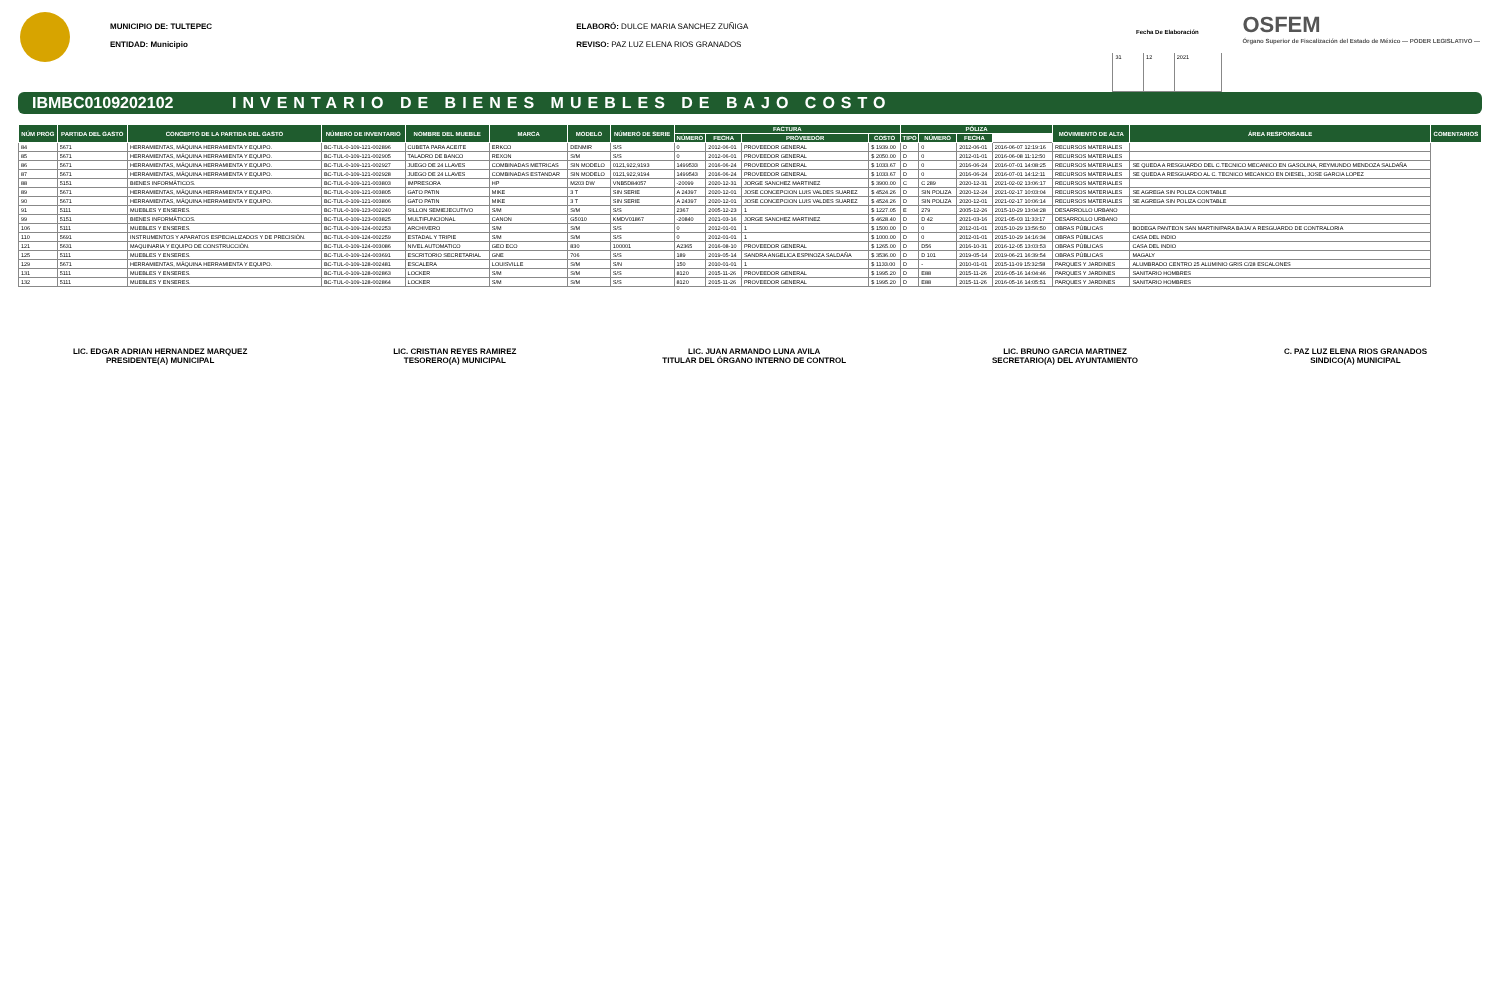MUNICIPIO DE: TULTEPEC
ENTIDAD: Municipio
ELABORÓ: DULCE MARIA SANCHEZ ZUÑIGA
REVISO: PAZ LUZ ELENA RIOS GRANADOS
| Fecha De Elaboración | | |
| --- | --- | --- |
| 31 | 12 | 2021 |
OSFEM
Órgano Superior de Fiscalización del Estado de México — PODER LEGISLATIVO —
IBMBC0109202102
INVENTARIO DE BIENES MUEBLES DE BAJO COSTO
| NÚM PROG | PARTIDA DEL GASTO | CONCEPTO DE LA PARTIDA DEL GASTO | NÚMERO DE INVENTARIO | NOMBRE DEL MUEBLE | MARCA | MODELO | NÚMERO DE SERIE | FACTURA | | | | PÓLIZA | | | | MOVIMIENTO DE ALTA | ÁREA RESPONSABLE | COMENTARIOS |
| --- | --- | --- | --- | --- | --- | --- | --- | --- | --- | --- | --- | --- | --- | --- | --- | --- | --- | --- |
| | | | | | | | | NÚMERO | FECHA | PROVEEDOR | COSTO | TIPO | NÚMERO | FECHA | | | | |
| 84 | 5671 | HERRAMIENTAS, MÁQUINA HERRAMIENTA Y EQUIPO. | BC-TUL-0-109-121-002896 | CUBETA PARA ACEITE | ERKCO | DENMIR | S/S | 0 | 2012-06-01 | PROVEEDOR GENERAL | $ 1939.00 | D | 0 | 2012-06-01 | 2016-06-07 12:19:16 | RECURSOS MATERIALES | | |
| 85 | 5671 | HERRAMIENTAS, MÁQUINA HERRAMIENTA Y EQUIPO. | BC-TUL-0-109-121-002905 | TALADRO DE BANCO | REXON | S/M | S/S | 0 | 2012-06-01 | PROVEEDOR GENERAL | $ 2050.00 | D | 0 | 2012-01-01 | 2016-06-08 11:12:50 | RECURSOS MATERIALES | | |
| 86 | 5671 | HERRAMIENTAS, MÁQUINA HERRAMIENTA Y EQUIPO. | BC-TUL-0-109-121-002927 | JUEGO DE 24 LLAVES | COMBINADAS METRICAS | SIN MODELO | 0121,922,9193 | 1499533 | 2016-06-24 | PROVEEDOR GENERAL | $ 1033.67 | D | 0 | 2016-06-24 | 2016-07-01 14:08:25 | RECURSOS MATERIALES | SE QUEDA A RESGUARDO DEL C.TECNICO MECANICO EN GASOLINA, REYMUNDO MENDOZA SALDAÑA | |
| 87 | 5671 | HERRAMIENTAS, MÁQUINA HERRAMIENTA Y EQUIPO. | BC-TUL-0-109-121-002928 | JUEGO DE 24 LLAVES | COMBINADAS ESTANDAR | SIN MODELO | 0121,922,9194 | 1499543 | 2016-06-24 | PROVEEDOR GENERAL | $ 1033.67 | D | 0 | 2016-06-24 | 2016-07-01 14:12:11 | RECURSOS MATERIALES | SE QUEDA A RESGUARDO AL C. TECNICO MECANICO EN DIESEL, JOSE GARCIA LOPEZ | |
| 88 | 5151 | BIENES INFORMÁTICOS. | BC-TUL-0-109-121-003803 | IMPRESORA | HP | M203 DW | VNB5D84057 | -20099 | 2020-12-31 | JORGE SANCHEZ MARTINEZ | $ 3900.00 | C | C 289 | 2020-12-31 | 2021-02-02 13:06:17 | RECURSOS MATERIALES | | |
| 89 | 5671 | HERRAMIENTAS, MÁQUINA HERRAMIENTA Y EQUIPO. | BC-TUL-0-109-121-003805 | GATO PATIN | MIKE | 3 T | SIN SERIE | A 24397 | 2020-12-01 | JOSE CONCEPCION LUIS VALDES SUAREZ | $ 4524.26 | D | SIN POLIZA | 2020-12-24 | 2021-02-17 10:03:04 | RECURSOS MATERIALES | SE AGREGA SIN POLIZA CONTABLE | |
| 90 | 5671 | HERRAMIENTAS, MÁQUINA HERRAMIENTA Y EQUIPO. | BC-TUL-0-109-121-003806 | GATO PATIN | MIKE | 3 T | SIN SERIE | A 24397 | 2020-12-01 | JOSE CONCEPCION LUIS VALDES SUAREZ | $ 4524.26 | D | SIN POLIZA | 2020-12-01 | 2021-02-17 10:06:14 | RECURSOS MATERIALES | SE AGREGA SIN POLIZA CONTABLE | |
| 91 | 5111 | MUEBLES Y ENSERES. | BC-TUL-0-109-123-002240 | SILLON SEMIEJECUTIVO | S/M | S/M | S/S | 2367 | 2005-12-23 | 1 | $ 1227.05 | E | 279 | 2005-12-26 | 2015-10-29 13:04:28 | DESARROLLO URBANO | | |
| 99 | 5151 | BIENES INFORMÁTICOS. | BC-TUL-0-109-123-003825 | MULTIFUNCIONAL | CANON | G5010 | KMDV01867 | -20840 | 2021-03-16 | JORGE SANCHEZ MARTINEZ | $ 4628.40 | D | D 42 | 2021-03-16 | 2021-05-03 11:33:17 | DESARROLLO URBANO | | |
| 106 | 5111 | MUEBLES Y ENSERES. | BC-TUL-0-109-124-002253 | ARCHIVERO | S/M | S/M | S/S | 0 | 2012-01-01 | 1 | $ 1500.00 | D | 0 | 2012-01-01 | 2015-10-29 13:56:50 | OBRAS PÚBLICAS | BODEGA PANTEON SAN MARTIN/PARA BAJA/ A RESGUARDO DE CONTRALORIA | |
| 110 | 5691 | INSTRUMENTOS Y APARATOS ESPECIALIZADOS Y DE PRECISIÓN. | BC-TUL-0-109-124-002259 | ESTADAL Y TRIPIE | S/M | S/M | S/S | 0 | 2012-01-01 | 1 | $ 1000.00 | D | 0 | 2012-01-01 | 2015-10-29 14:16:34 | OBRAS PÚBLICAS | CASA DEL INDIO | |
| 121 | 5631 | MAQUINARIA Y EQUIPO DE CONSTRUCCIÓN. | BC-TUL-0-109-124-003086 | NIVEL AUTOMATICO | GEO ECO | 830 | 100001 | A2365 | 2016-08-10 | PROVEEDOR GENERAL | $ 1265.00 | D | D56 | 2016-10-31 | 2016-12-05 13:03:53 | OBRAS PÚBLICAS | CASA DEL INDIO | |
| 125 | 5111 | MUEBLES Y ENSERES. | BC-TUL-0-109-124-003691 | ESCRITORIO SECRETARIAL | GNE | 706 | S/S | 189 | 2019-05-14 | SANDRA ANGELICA ESPINOZA SALDAÑA | $ 3536.00 | D | D 101 | 2019-05-14 | 2019-06-21 16:39:54 | OBRAS PÚBLICAS | MAGALY | |
| 129 | 5671 | HERRAMIENTAS, MÁQUINA HERRAMIENTA Y EQUIPO. | BC-TUL-0-109-128-002481 | ESCALERA | LOUISVILLE | S/M | S/N | 150 | 2010-01-01 | 1 | $ 1133.00 | D | - | 2010-01-01 | 2015-11-09 15:32:58 | PARQUES Y JARDINES | ALUMBRADO CENTRO 25 ALUMINIO GRIS C/28 ESCALONES | |
| 131 | 5111 | MUEBLES Y ENSERES. | BC-TUL-0-109-128-002863 | LOCKER | S/M | S/M | S/S | 8120 | 2015-11-26 | PROVEEDOR GENERAL | $ 1995.20 | D | E88 | 2015-11-26 | 2016-05-16 14:04:46 | PARQUES Y JARDINES | SANITARIO HOMBRES | |
| 132 | 5111 | MUEBLES Y ENSERES. | BC-TUL-0-109-128-002864 | LOCKER | S/M | S/M | S/S | 8120 | 2015-11-26 | PROVEEDOR GENERAL | $ 1995.20 | D | E88 | 2015-11-26 | 2016-05-16 14:05:51 | PARQUES Y JARDINES | SANITARIO HOMBRES | |
LIC. EDGAR ADRIAN HERNANDEZ MARQUEZ
PRESIDENTE(A) MUNICIPAL
LIC. CRISTIAN REYES RAMIREZ
TESORERO(A) MUNICIPAL
LIC. JUAN ARMANDO LUNA AVILA
TITULAR DEL ÓRGANO INTERNO DE CONTROL
LIC. BRUNO GARCIA MARTINEZ
SECRETARIO(A) DEL AYUNTAMIENTO
C. PAZ LUZ ELENA RIOS GRANADOS
SINDICO(A) MUNICIPAL